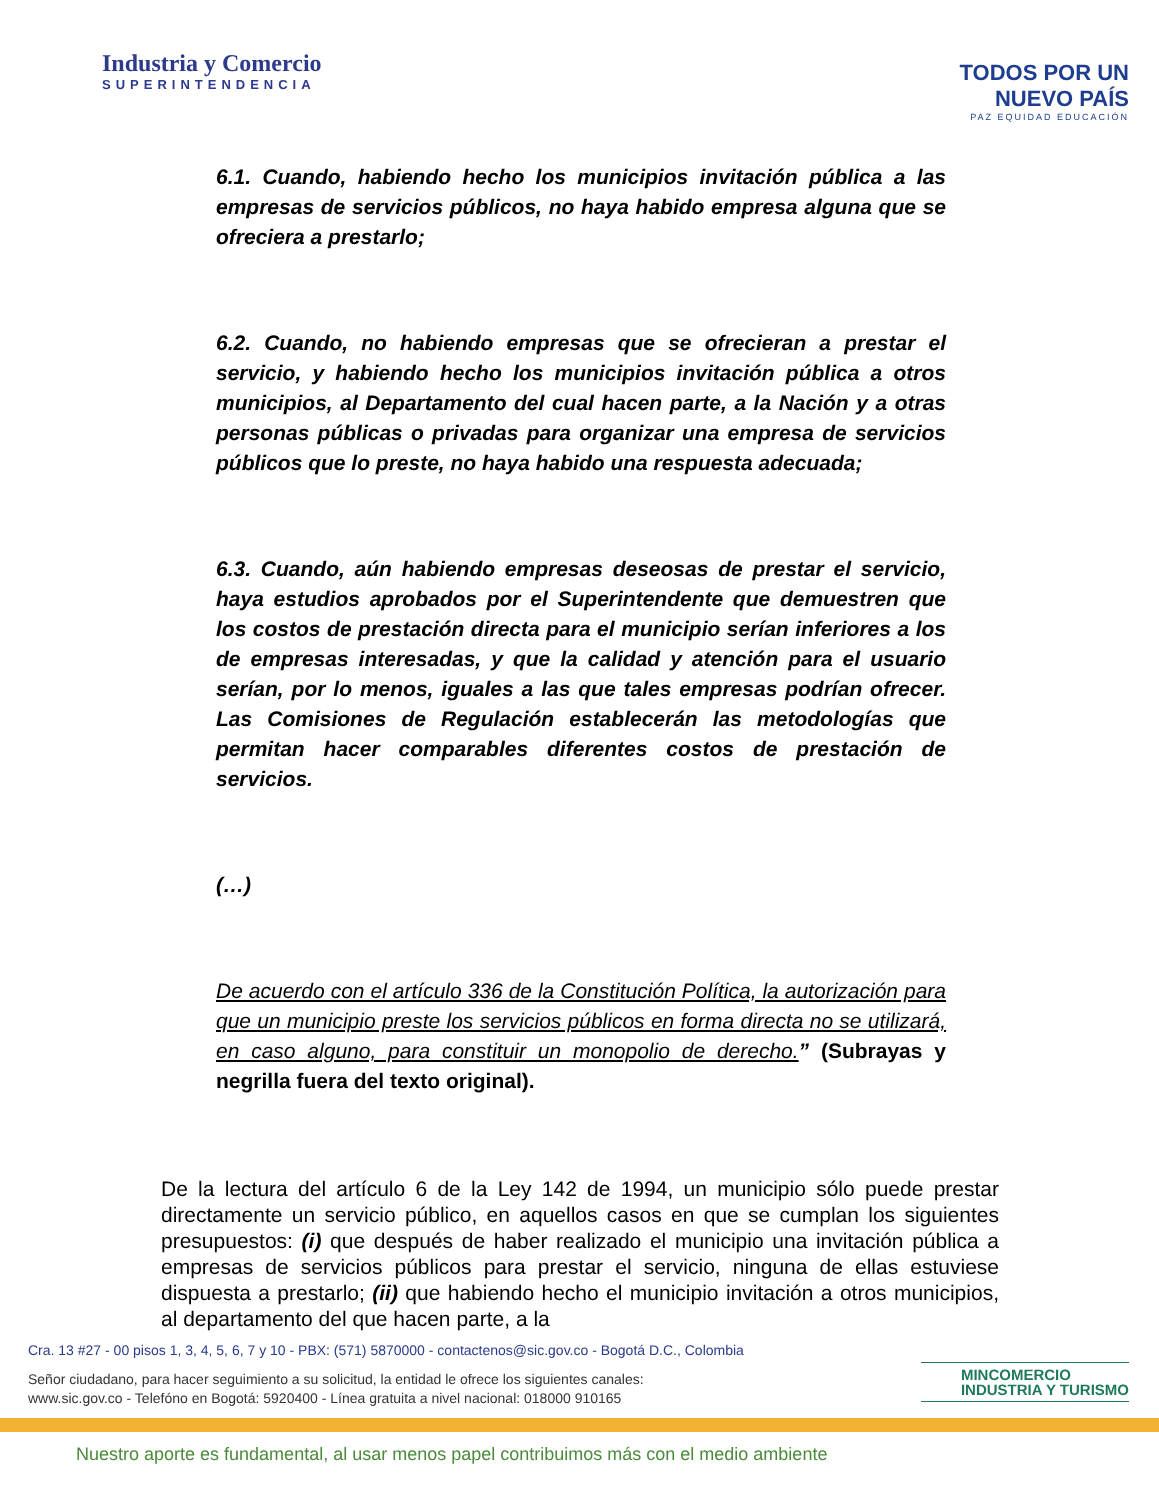Industria y Comercio
SUPERINTENDENCIA
TODOS POR UN
NUEVO PAÍS
PAZ EQUIDAD EDUCACIÓN
6.1. Cuando, habiendo hecho los municipios invitación pública a las empresas de servicios públicos, no haya habido empresa alguna que se ofreciera a prestarlo;
6.2. Cuando, no habiendo empresas que se ofrecieran a prestar el servicio, y habiendo hecho los municipios invitación pública a otros municipios, al Departamento del cual hacen parte, a la Nación y a otras personas públicas o privadas para organizar una empresa de servicios públicos que lo preste, no haya habido una respuesta adecuada;
6.3. Cuando, aún habiendo empresas deseosas de prestar el servicio, haya estudios aprobados por el Superintendente que demuestren que los costos de prestación directa para el municipio serían inferiores a los de empresas interesadas, y que la calidad y atención para el usuario serían, por lo menos, iguales a las que tales empresas podrían ofrecer. Las Comisiones de Regulación establecerán las metodologías que permitan hacer comparables diferentes costos de prestación de servicios.
(…)
De acuerdo con el artículo 336 de la Constitución Política, la autorización para que un municipio preste los servicios públicos en forma directa no se utilizará, en caso alguno, para constituir un monopolio de derecho.” (Subrayas y negrilla fuera del texto original).
De la lectura del artículo 6 de la Ley 142 de 1994, un municipio sólo puede prestar directamente un servicio público, en aquellos casos en que se cumplan los siguientes presupuestos: (i) que después de haber realizado el municipio una invitación pública a empresas de servicios públicos para prestar el servicio, ninguna de ellas estuviese dispuesta a prestarlo; (ii) que habiendo hecho el municipio invitación a otros municipios, al departamento del que hacen parte, a la
Cra. 13 #27 - 00 pisos 1, 3, 4, 5, 6, 7 y 10 - PBX: (571) 5870000 - contactenos@sic.gov.co - Bogotá D.C., Colombia
Señor ciudadano, para hacer seguimiento a su solicitud, la entidad le ofrece los siguientes canales:
www.sic.gov.co - Telefóno en Bogotá: 5920400 - Línea gratuita a nivel nacional: 018000 910165
MINCOMERCIO
INDUSTRIA Y TURISMO
Nuestro aporte es fundamental, al usar menos papel contribuimos más con el medio ambiente